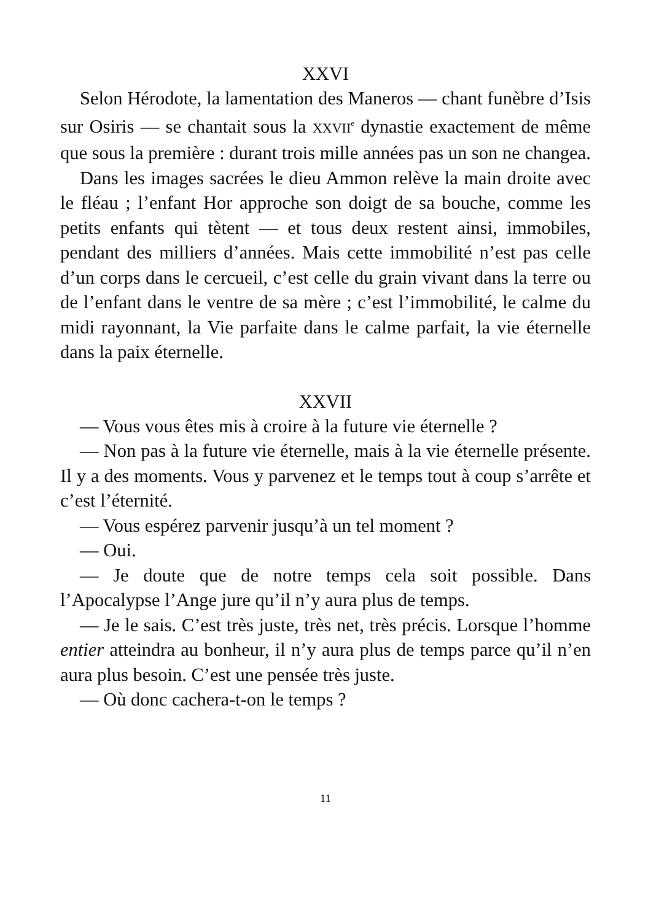XXVI
Selon Hérodote, la lamentation des Maneros — chant funèbre d’Isis sur Osiris — se chantait sous la XXVII<sup>e</sup> dynastie exactement de même que sous la première : durant trois mille années pas un son ne changea.
Dans les images sacrées le dieu Ammon relève la main droite avec le fléau ; l’enfant Hor approche son doigt de sa bouche, comme les petits enfants qui tètent — et tous deux restent ainsi, immobiles, pendant des milliers d’années. Mais cette immobilité n’est pas celle d’un corps dans le cercueil, c’est celle du grain vivant dans la terre ou de l’enfant dans le ventre de sa mère ; c’est l’immobilité, le calme du midi rayonnant, la Vie parfaite dans le calme parfait, la vie éternelle dans la paix éternelle.
XXVII
— Vous vous êtes mis à croire à la future vie éternelle ?
— Non pas à la future vie éternelle, mais à la vie éternelle présente. Il y a des moments. Vous y parvenez et le temps tout à coup s’arrête et c’est l’éternité.
— Vous espérez parvenir jusqu’à un tel moment ?
— Oui.
— Je doute que de notre temps cela soit possible. Dans l’Apocalypse l’Ange jure qu’il n’y aura plus de temps.
— Je le sais. C’est très juste, très net, très précis. Lorsque l’homme entier atteindra au bonheur, il n’y aura plus de temps parce qu’il n’en aura plus besoin. C’est une pensée très juste.
— Où donc cachera-t-on le temps ?
11